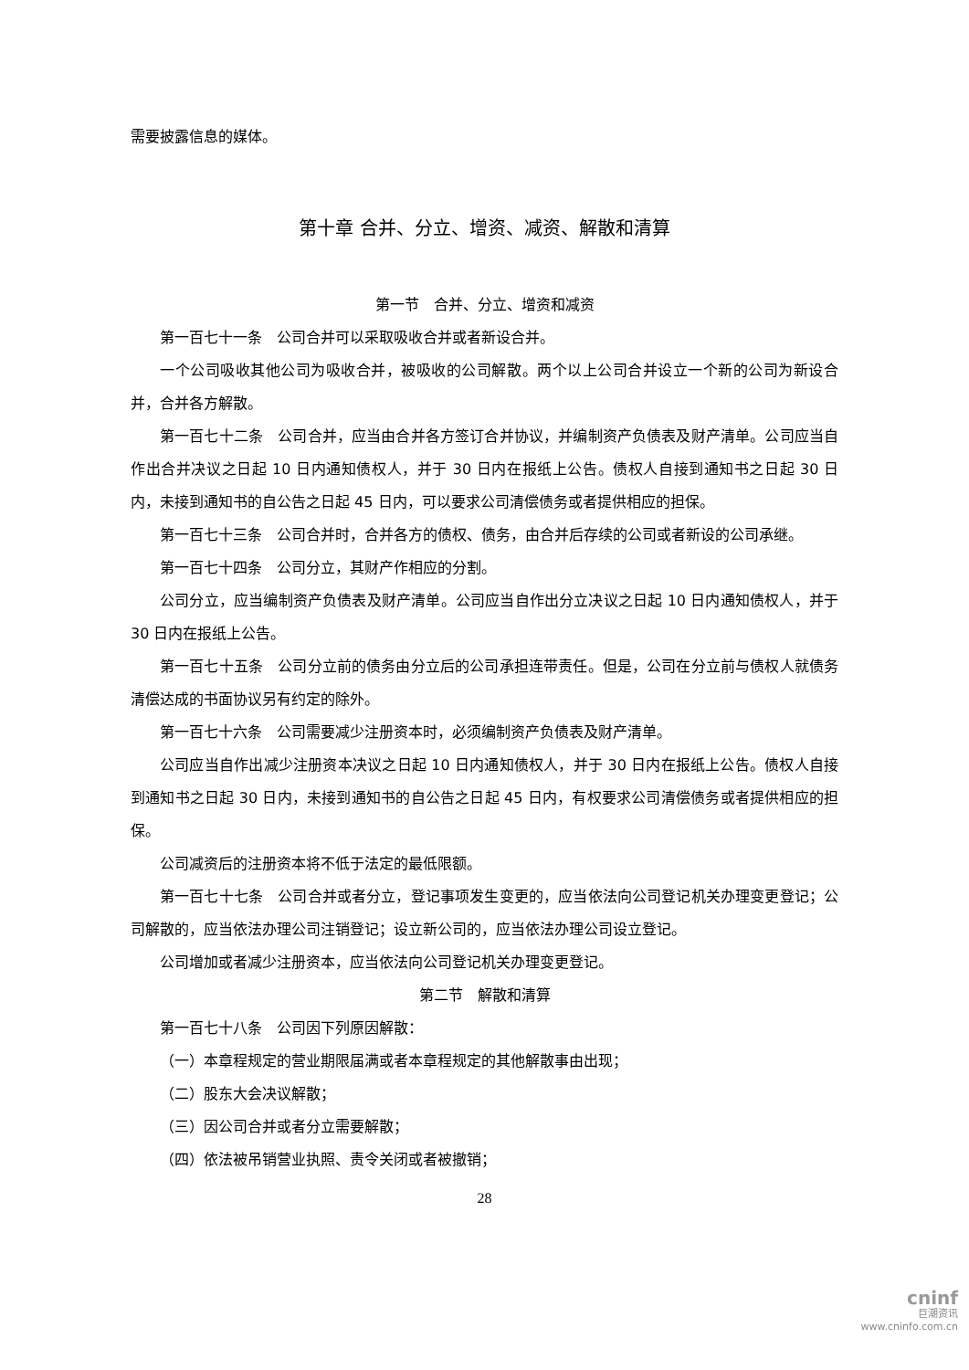需要披露信息的媒体。
第十章 合并、分立、增资、减资、解散和清算
第一节　合并、分立、增资和减资
第一百七十一条　公司合并可以采取吸收合并或者新设合并。
一个公司吸收其他公司为吸收合并，被吸收的公司解散。两个以上公司合并设立一个新的公司为新设合并，合并各方解散。
第一百七十二条　公司合并，应当由合并各方签订合并协议，并编制资产负债表及财产清单。公司应当自作出合并决议之日起 10 日内通知债权人，并于 30 日内在报纸上公告。债权人自接到通知书之日起 30 日内，未接到通知书的自公告之日起 45 日内，可以要求公司清偿债务或者提供相应的担保。
第一百七十三条　公司合并时，合并各方的债权、债务，由合并后存续的公司或者新设的公司承继。
第一百七十四条　公司分立，其财产作相应的分割。
公司分立，应当编制资产负债表及财产清单。公司应当自作出分立决议之日起 10 日内通知债权人，并于 30 日内在报纸上公告。
第一百七十五条　公司分立前的债务由分立后的公司承担连带责任。但是，公司在分立前与债权人就债务清偿达成的书面协议另有约定的除外。
第一百七十六条　公司需要减少注册资本时，必须编制资产负债表及财产清单。
公司应当自作出减少注册资本决议之日起 10 日内通知债权人，并于 30 日内在报纸上公告。债权人自接到通知书之日起 30 日内，未接到通知书的自公告之日起 45 日内，有权要求公司清偿债务或者提供相应的担保。
公司减资后的注册资本将不低于法定的最低限额。
第一百七十七条　公司合并或者分立，登记事项发生变更的，应当依法向公司登记机关办理变更登记；公司解散的，应当依法办理公司注销登记；设立新公司的，应当依法办理公司设立登记。
公司增加或者减少注册资本，应当依法向公司登记机关办理变更登记。
第二节　解散和清算
第一百七十八条　公司因下列原因解散：
（一）本章程规定的营业期限届满或者本章程规定的其他解散事由出现；
（二）股东大会决议解散；
（三）因公司合并或者分立需要解散；
（四）依法被吊销营业执照、责令关闭或者被撤销；
28
cninf
巨潮资讯
www.cninfo.com.cn